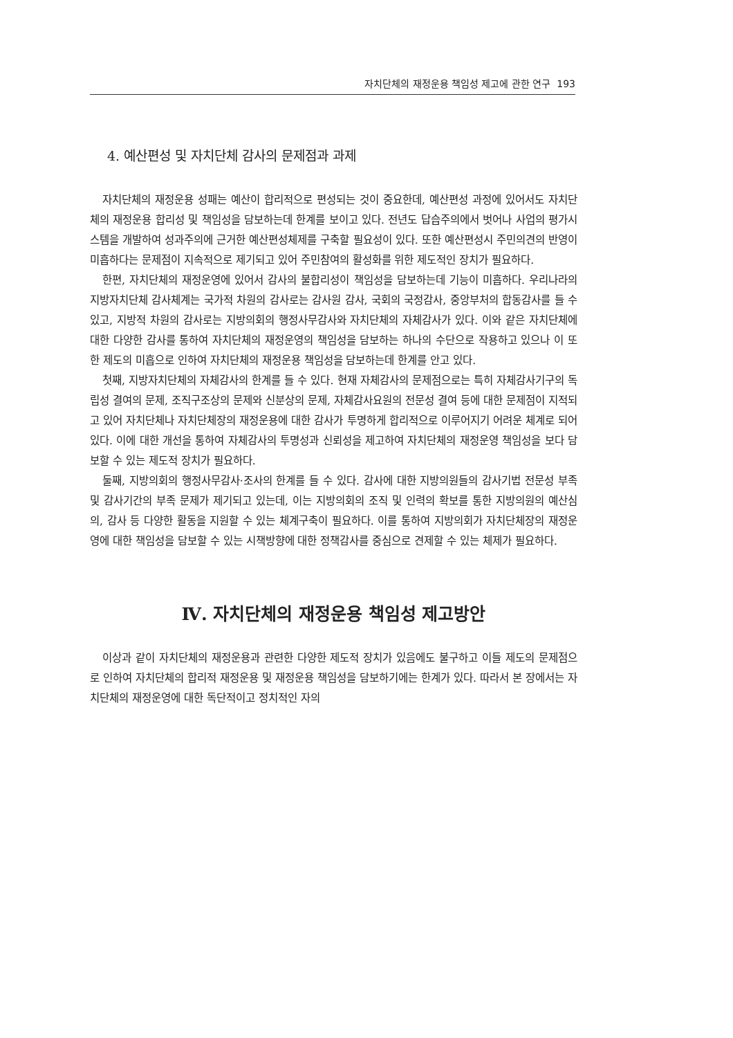자치단체의 재정운용 책임성 제고에 관한 연구 193
4. 예산편성 및 자치단체 감사의 문제점과 과제
자치단체의 재정운용 성패는 예산이 합리적으로 편성되는 것이 중요한데, 예산편성 과정에 있어서도 자치단체의 재정운용 합리성 및 책임성을 담보하는데 한계를 보이고 있다. 전년도 답습주의에서 벗어나 사업의 평가시스템을 개발하여 성과주의에 근거한 예산편성체제를 구축할 필요성이 있다. 또한 예산편성시 주민의견의 반영이 미흡하다는 문제점이 지속적으로 제기되고 있어 주민참여의 활성화를 위한 제도적인 장치가 필요하다.
한편, 자치단체의 재정운영에 있어서 감사의 불합리성이 책임성을 담보하는데 기능이 미흡하다. 우리나라의 지방자치단체 감사체계는 국가적 차원의 감사로는 감사원 감사, 국회의 국정감사, 중앙부처의 합동감사를 들 수 있고, 지방적 차원의 감사로는 지방의회의 행정사무감사와 자치단체의 자체감사가 있다. 이와 같은 자치단체에 대한 다양한 감사를 통하여 자치단체의 재정운영의 책임성을 담보하는 하나의 수단으로 작용하고 있으나 이 또한 제도의 미흡으로 인하여 자치단체의 재정운용 책임성을 담보하는데 한계를 안고 있다.
첫째, 지방자치단체의 자체감사의 한계를 들 수 있다. 현재 자체감사의 문제점으로는 특히 자체감사기구의 독립성 결여의 문제, 조직구조상의 문제와 신분상의 문제, 자체감사요원의 전문성 결여 등에 대한 문제점이 지적되고 있어 자치단체나 자치단체장의 재정운용에 대한 감사가 투명하게 합리적으로 이루어지기 어려운 체계로 되어 있다. 이에 대한 개선을 통하여 자체감사의 투명성과 신뢰성을 제고하여 자치단체의 재정운영 책임성을 보다 담보할 수 있는 제도적 장치가 필요하다.
둘째, 지방의회의 행정사무감사·조사의 한계를 들 수 있다. 감사에 대한 지방의원들의 감사기법 전문성 부족 및 감사기간의 부족 문제가 제기되고 있는데, 이는 지방의회의 조직 및 인력의 확보를 통한 지방의원의 예산심의, 감사 등 다양한 활동을 지원할 수 있는 체계구축이 필요하다. 이를 통하여 지방의회가 자치단체장의 재정운영에 대한 책임성을 담보할 수 있는 시책방향에 대한 정책감사를 중심으로 견제할 수 있는 체제가 필요하다.
Ⅳ. 자치단체의 재정운용 책임성 제고방안
이상과 같이 자치단체의 재정운용과 관련한 다양한 제도적 장치가 있음에도 불구하고 이들 제도의 문제점으로 인하여 자치단체의 합리적 재정운용 및 재정운용 책임성을 담보하기에는 한계가 있다. 따라서 본 장에서는 자치단체의 재정운영에 대한 독단적이고 정치적인 자의